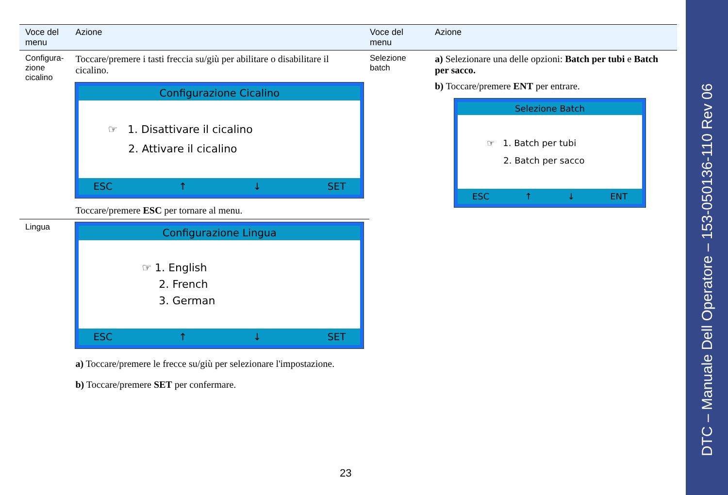| Voce del menu | Azione |
| --- | --- |
| Configura- zione cicalino | Toccare/premere i tasti freccia su/giù per abilitare o disabilitare il cicalino. Configurazione Cicalino ☞ 1. Disattivare il cicalino 2. Attivare il cicalino ESC ↑ ↓ SET Toccare/premere ESC per tornare al menu. |
| Lingua | Configurazione Lingua ☞ 1. English 2. French 3. German ESC ↑ ↓ SET a) Toccare/premere le frecce su/giù per selezionare l'impostazione. b) Toccare/premere SET per confermare. |
| Voce del menu | Azione |
| --- | --- |
| Selezione batch | a) Selezionare una delle opzioni: Batch per tubi e Batch per sacco. b) Toccare/premere ENT per entrare. Selezione Batch ☞ 1. Batch per tubi 2. Batch per sacco ESC ↑ ↓ ENT |
23
DTC – Manuale Dell Operatore – 153-050136-110 Rev 06